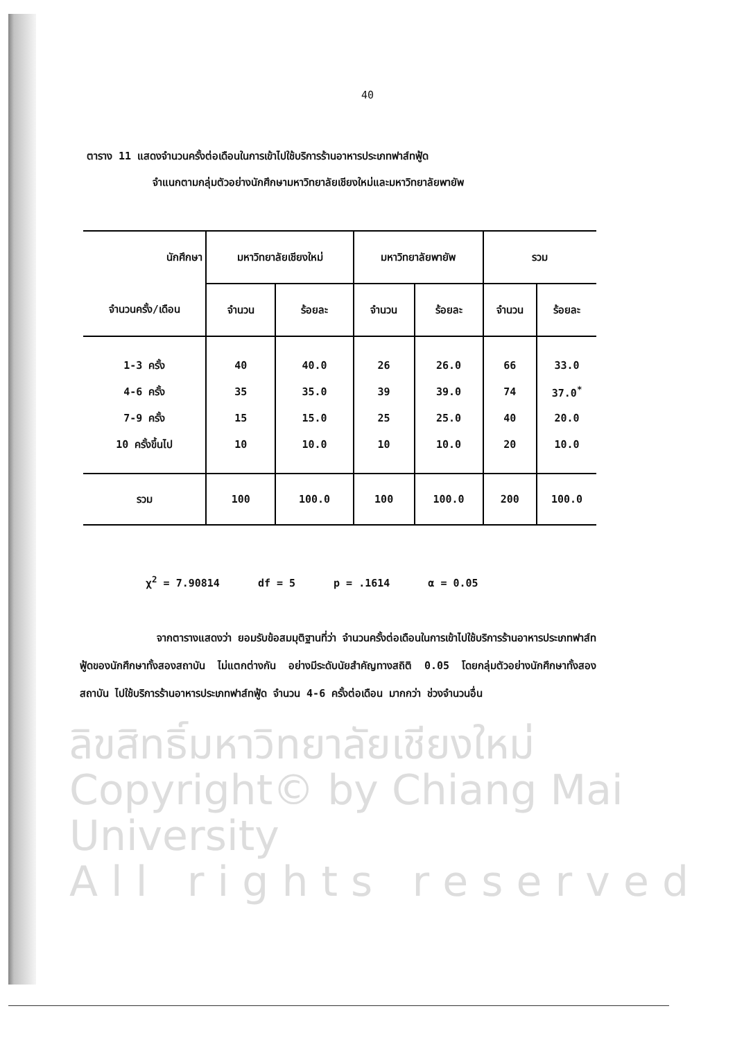40
ตาราง 11 แสดงจำนวนครั้งต่อเดือนในการเข้าไปใช้บริการร้านอาหารประเภทฟาส์ทฟู้ด
จำแนกตามกลุ่มตัวอย่างนักศึกษามหาวิทยาลัยเชียงใหม่และมหาวิทยาลัยพายัพ
| นักศึกษา | มหาวิทยาลัยเชียงใหม่ | | มหาวิทยาลัยพายัพ | | รวม | |
| --- | --- | --- | --- | --- | --- | --- |
| จำนวนครั้ง/เดือน | จำนวน | ร้อยละ | จำนวน | ร้อยละ | จำนวน | ร้อยละ |
| 1-3 ครั้ง | 40 | 40.0 | 26 | 26.0 | 66 | 33.0 |
| 4-6 ครั้ง | 35 | 35.0 | 39 | 39.0 | 74 | 37.0<sup>*</sup> |
| 7-9 ครั้ง | 15 | 15.0 | 25 | 25.0 | 40 | 20.0 |
| 10 ครั้งขึ้นไป | 10 | 10.0 | 10 | 10.0 | 20 | 10.0 |
| รวม | 100 | 100.0 | 100 | 100.0 | 200 | 100.0 |
χ<sup>2</sup> = 7.90814 df = 5 p = .1614 α = 0.05
จากตารางแสดงว่า ยอมรับข้อสมมุติฐานที่ว่า จำนวนครั้งต่อเดือนในการเข้าไปใช้บริการร้านอาหารประเภทฟาส์ทฟู้ดของนักศึกษาทั้งสองสถาบัน ไม่แตกต่างกัน อย่างมีระดับนัยสำคัญทางสถิติ 0.05 โดยกลุ่มตัวอย่างนักศึกษาทั้งสองสถาบัน ไปใช้บริการร้านอาหารประเภทฟาส์ทฟู้ด จำนวน 4-6 ครั้งต่อเดือน มากกว่า ช่วงจำนวนอื่น
ลิขสิทธิ์มหาวิทยาลัยเชียงใหม่
Copyright© by Chiang Mai University
A l l r i g h t s r e s e r v e d